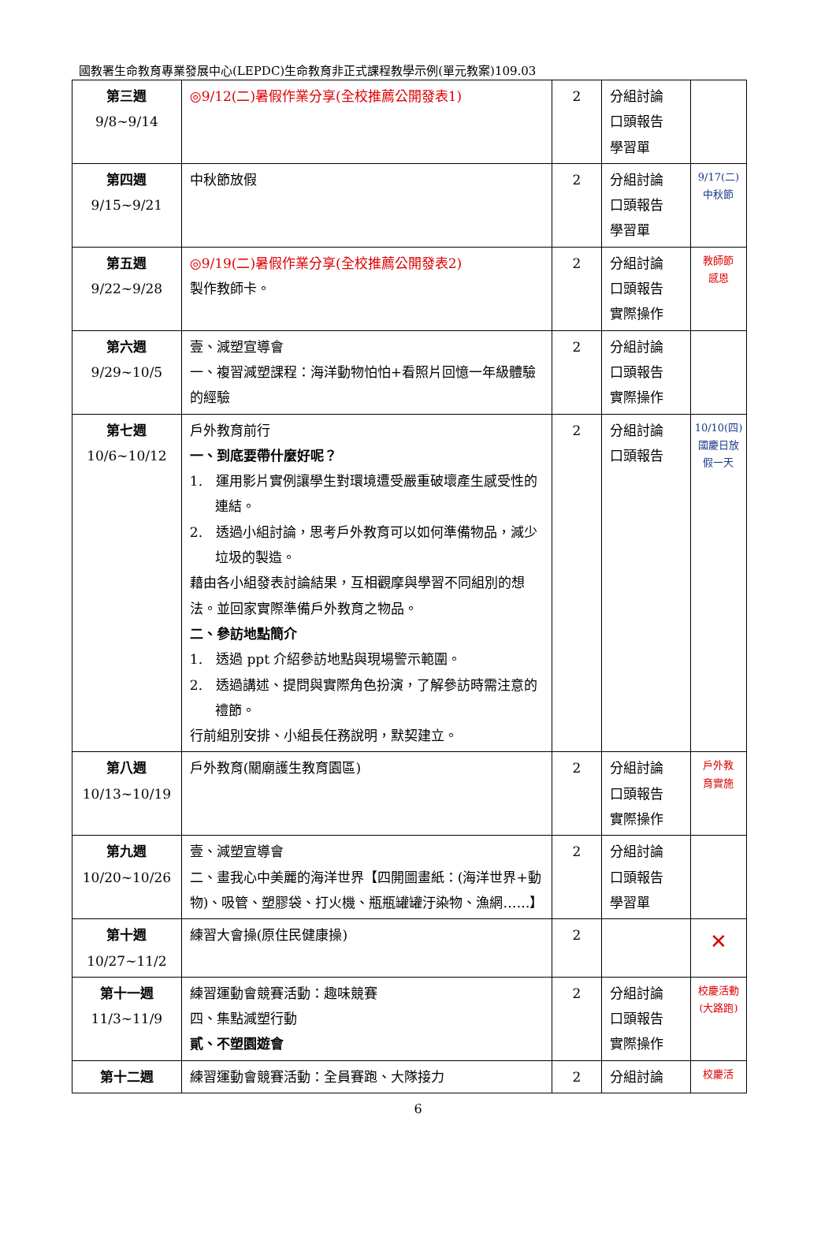國教署生命教育專業發展中心(LEPDC)生命教育非正式課程教學示例(單元教案)109.03
| 第三週 9/8~9/14 | ◎9/12(二)暑假作業分享(全校推薦公開發表1) | 2 | 分組討論 口頭報告 學習單 | |
| 第四週 9/15~9/21 | 中秋節放假 | 2 | 分組討論 口頭報告 學習單 | 9/17(二) 中秋節 |
| 第五週 9/22~9/28 | ◎9/19(二)暑假作業分享(全校推薦公開發表2) 製作教師卡。 | 2 | 分組討論 口頭報告 實際操作 | 教師節 感恩 |
| 第六週 9/29~10/5 | 壹、減塑宣導會 一、複習減塑課程：海洋動物怕怕+看照片回憶一年級體驗的經驗 | 2 | 分組討論 口頭報告 實際操作 | |
| 第七週 10/6~10/12 | 戶外教育前行 一、到底要帶什麼好呢？ 1. 運用影片實例讓學生對環境遭受嚴重破壞產生感受性的連結。 2. 透過小組討論，思考戶外教育可以如何準備物品，減少垃圾的製造。 藉由各小組發表討論結果，互相觀摩與學習不同組別的想法。並回家實際準備戶外教育之物品。 二、參訪地點簡介 1. 透過 ppt 介紹參訪地點與現場警示範圍。 2. 透過講述、提問與實際角色扮演，了解參訪時需注意的禮節。 行前組別安排、小組長任務說明，默契建立。 | 2 | 分組討論 口頭報告 | 10/10(四) 國慶日放假一天 |
| 第八週 10/13~10/19 | 戶外教育(關廟護生教育園區) | 2 | 分組討論 口頭報告 實際操作 | 戶外教 育實施 |
| 第九週 10/20~10/26 | 壹、減塑宣導會 二、畫我心中美麗的海洋世界【四開圖畫紙：(海洋世界+動物)、吸管、塑膠袋、打火機、瓶瓶罐罐汙染物、漁網……】 | 2 | 分組討論 口頭報告 學習單 | |
| 第十週 10/27~11/2 | 練習大會操(原住民健康操) | 2 | | ✕ |
| 第十一週 11/3~11/9 | 練習運動會競賽活動：趣味競賽 四、集點減塑行動 貳、不塑園遊會 | 2 | 分組討論 口頭報告 實際操作 | 校慶活動(大路跑) |
| 第十二週 | 練習運動會競賽活動：全員賽跑、大隊接力 | 2 | 分組討論 | 校慶活 |
6